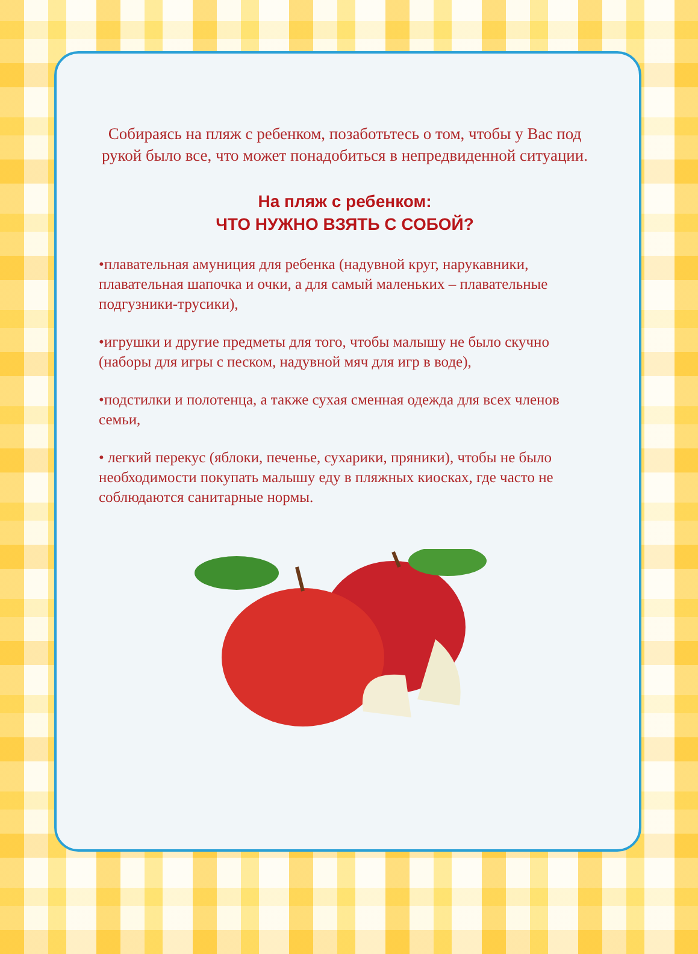Собираясь на пляж с ребенком, позаботьтесь о том, чтобы у Вас под рукой было все, что может понадобиться в непредвиденной ситуации.
На пляж с ребенком:
ЧТО НУЖНО ВЗЯТЬ С СОБОЙ?
•плавательная амуниция для ребенка (надувной круг, нарукавники, плавательная шапочка и очки, а для самый маленьких – плавательные подгузники-трусики),
•игрушки и другие предметы для того, чтобы малышу не было скучно (наборы для игры с песком, надувной мяч для игр в воде),
•подстилки и полотенца, а также сухая сменная одежда для всех членов семьи,
• легкий перекус (яблоки, печенье, сухарики, пряники), чтобы не было необходимости покупать малышу еду в пляжных киосках, где часто не соблюдаются санитарные нормы.